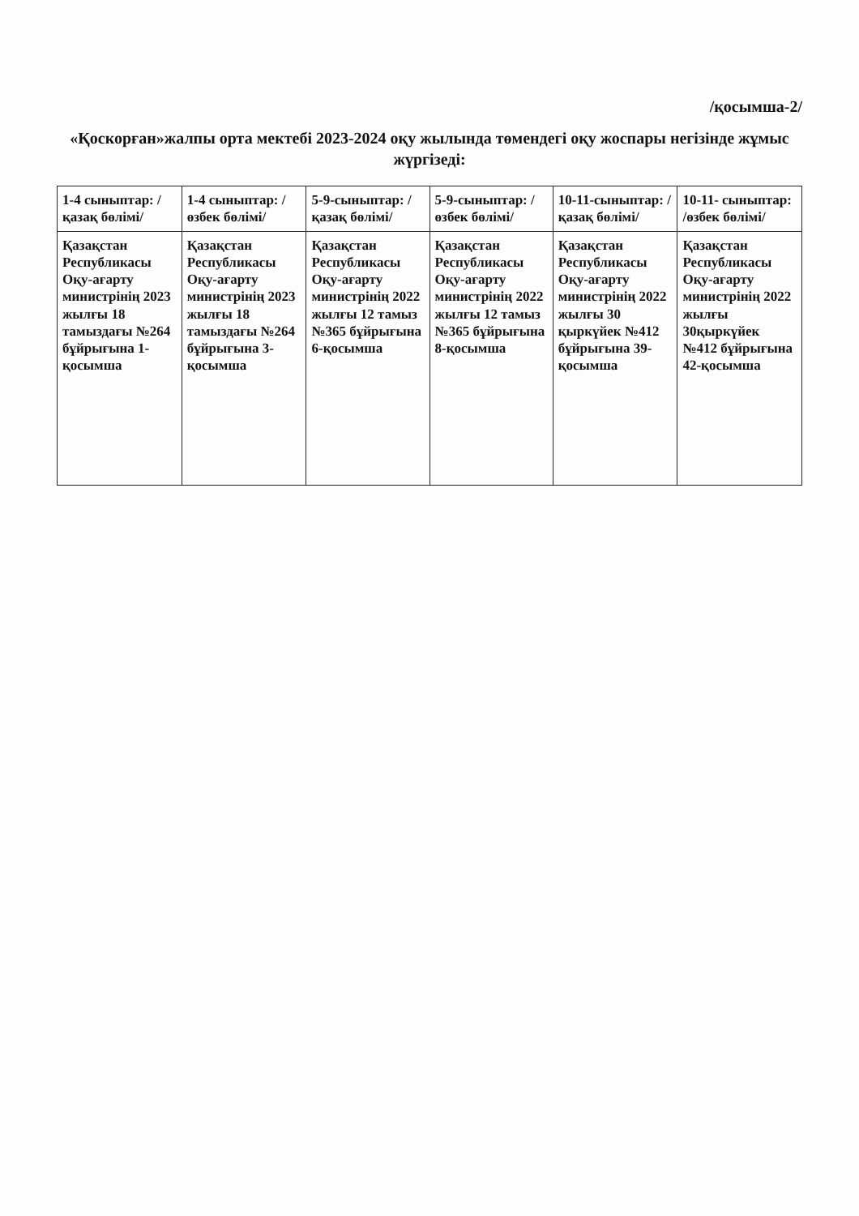/қосымша-2/
«Қоскорған»жалпы орта мектебі 2023-2024 оқу жылында төмендегі оқу жоспары негізінде жұмыс жүргізеді:
| 1-4 сыныптар: /қазақ бөлімі/ | 1-4 сыныптар: /өзбек бөлімі/ | 5-9-сыныптар: /қазақ бөлімі/ | 5-9-сыныптар: /өзбек бөлімі/ | 10-11-сыныптар: /қазақ бөлімі/ | 10-11- сыныптар: /өзбек бөлімі/ |
| --- | --- | --- | --- | --- | --- |
| Қазақстан Республикасы Оқу-ағарту министрінің 2023 жылғы 18 тамыздағы №264 бұйрығына 1-қосымша | Қазақстан Республикасы Оқу-ағарту министрінің 2023 жылғы 18 тамыздағы №264 бұйрығына 3-қосымша | Қазақстан Республикасы Оқу-ағарту министрінің 2022 жылғы 12 тамыз №365 бұйрығына 6-қосымша | Қазақстан Республикасы Оқу-ағарту министрінің 2022 жылғы 12 тамыз №365 бұйрығына 8-қосымша | Қазақстан Республикасы Оқу-ағарту министрінің 2022 жылғы 30 қыркүйек №412 бұйрығына 39-қосымша | Қазақстан Республикасы Оқу-ағарту министрінің 2022 жылғы 30қыркүйек №412 бұйрығына 42-қосымша |